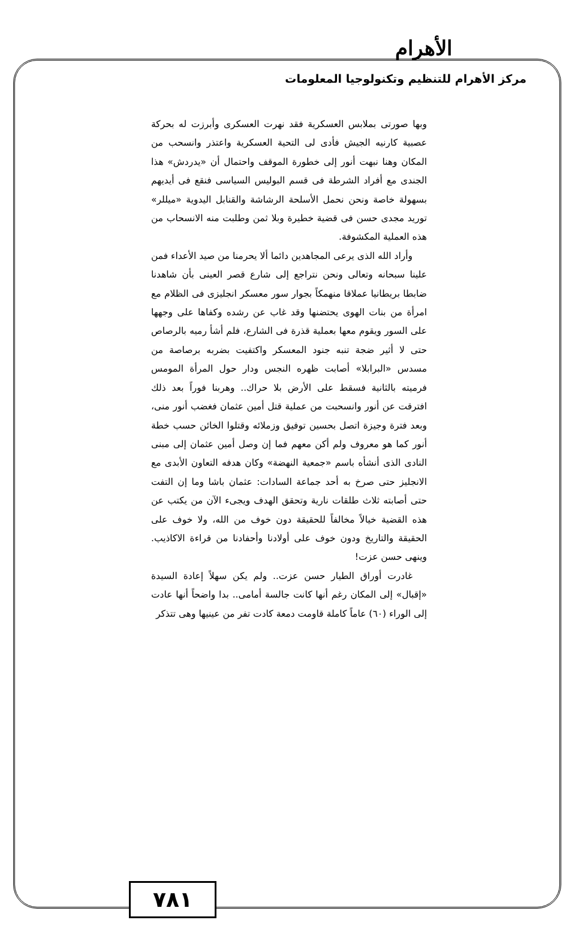الأهرام
مركز الأهرام للتنظيم وتكنولوجيا المعلومات
وبها صورتى بملابس العسكرية فقد نهرت العسكرى وأبرزت له بحركة عصبية كارنيه الجيش فأدى لى التحية العسكرية واعتذر وانسحب من المكان وهنا نبهت أنور إلى خطورة الموقف واحتمال أن «يدردش» هذا الجندى مع أفراد الشرطة فى قسم البوليس السياسى فنقع فى أيديهم بسهولة خاصة ونحن نحمل الأسلحة الرشاشة والقنابل اليدوية «ميللر» توريد مجدى حسن فى قضية خطيرة وبلا ثمن وطلبت منه الانسحاب من هذه العملية المكشوفة.
وأراد الله الذى يرعى المجاهدين دائما ألا يحرمنا من صيد الأعداء فمن علينا سبحانه وتعالى ونحن نتراجع إلى شارع قصر العينى بأن شاهدنا ضابطا بريطانيا عملاقا منهمكاً بجوار سور معسكر انجليزى فى الظلام مع امرأة من بنات الهوى يحتضنها وقد غاب عن رشده وكفاها على وجهها على السور ويقوم معها بعملية قذرة فى الشارع، فلم أشأ رميه بالرصاص حتى لا أثير ضجة تنبه جنود المعسكر واكتفيت بضربه برصاصة من مسدس «البرابلا» أصابت ظهره النجس ودار حول المرأة المومس فرميته بالثانية فسقط على الأرض بلا حراك.. وهربنا فوراً بعد ذلك افترقت عن أنور وانسحبت من عملية قتل أمين عثمان فغضب أنور منى، وبعد فترة وجيزة اتصل بحسين توفيق وزملائه وقتلوا الخائن حسب خطة أنور كما هو معروف ولم أكن معهم فما إن وصل أمين عثمان إلى مبنى النادى الذى أنشأه باسم «جمعية النهضة» وكان هدفه التعاون الأبدى مع الانجليز حتى صرخ به أحد جماعة السادات: عثمان باشا وما إن التفت حتى أصابته ثلاث طلقات نارية وتحقق الهدف ويجىء الآن من يكتب عن هذه القضية خيالاً مخالفاً للحقيقة دون خوف من الله، ولا خوف على الحقيقة والتاريخ ودون خوف على أولادنا وأحفادنا من قراءة الاكاذيب. وينهى حسن عزت!
غادرت أوراق الطيار حسن عزت.. ولم يكن سهلاً إعادة السيدة «إقبال» إلى المكان رغم أنها كانت جالسة أمامى.. بدا واضحاً أنها عادت إلى الوراء (٦٠) عاماً كاملة قاومت دمعة كادت تفر من عينيها وهى تتذكر
٧٨١